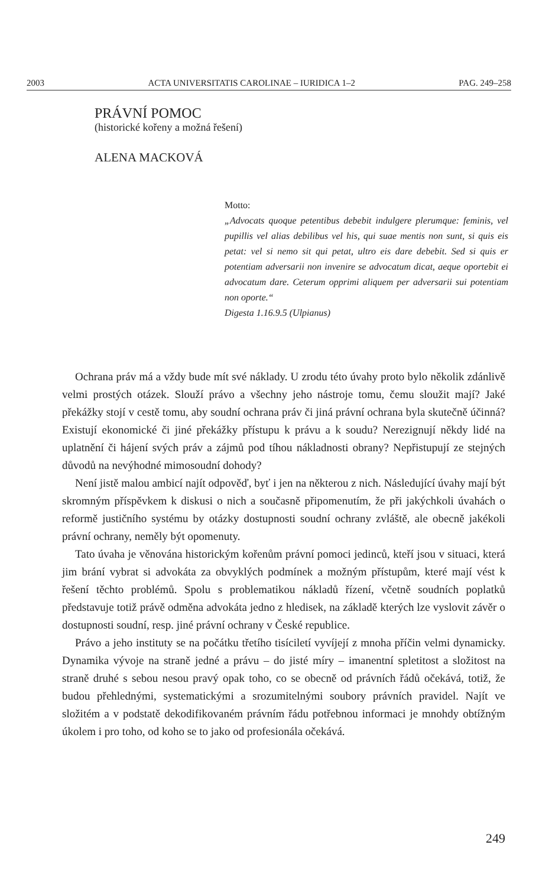2003 ACTA UNIVERSITATIS CAROLINAE – IURIDICA 1–2 PAG. 249–258
PRÁVNÍ POMOC
(historické kořeny a možná řešení)
ALENA MACKOVÁ
Motto:
„Advocats quoque petentibus debebit indulgere plerumque: feminis, vel pupillis vel alias debilibus vel his, qui suae mentis non sunt, si quis eis petat: vel si nemo sit qui petat, ultro eis dare debebit. Sed si quis er potentiam adversarii non invenire se advocatum dicat, aeque oportebit ei advocatum dare. Ceterum opprimi aliquem per adversarii sui potentiam non oporte.“
Digesta 1.16.9.5 (Ulpianus)
Ochrana práv má a vždy bude mít své náklady. U zrodu této úvahy proto bylo několik zdánlivě velmi prostých otázek. Slouží právo a všechny jeho nástroje tomu, čemu sloužit mají? Jaké překážky stojí v cestě tomu, aby soudní ochrana práv či jiná právní ochrana byla skutečně účinná? Existují ekonomické či jiné překážky přístupu k právu a k soudu? Nerezignují někdy lidé na uplatnění či hájení svých práv a zájmů pod tíhou nákladnosti obrany? Nepřistupují ze stejných důvodů na nevýhodné mimosoudní dohody?
Není jistě malou ambicí najít odpověď, byť i jen na některou z nich. Následující úvahy mají být skromným příspěvkem k diskusi o nich a současně připomenutím, že při jakýchkoli úvahách o reformě justičního systému by otázky dostupnosti soudní ochrany zvláště, ale obecně jakékoli právní ochrany, neměly být opomenuty.
Tato úvaha je věnována historickým kořenům právní pomoci jedinců, kteří jsou v situaci, která jim brání vybrat si advokáta za obvyklých podmínek a možným přístupům, které mají vést k řešení těchto problémů. Spolu s problematikou nákladů řízení, včetně soudních poplatků představuje totiž právě odměna advokáta jedno z hledisek, na základě kterých lze vyslovit závěr o dostupnosti soudní, resp. jiné právní ochrany v České republice.
Právo a jeho instituty se na počátku třetího tisíciletí vyvíjejí z mnoha příčin velmi dynamicky. Dynamika vývoje na straně jedné a právu – do jisté míry – imanentní spletitost a složitost na straně druhé s sebou nesou pravý opak toho, co se obecně od právních řádů očekává, totiž, že budou přehlednými, systematickými a srozumitelnými soubory právních pravidel. Najít ve složitém a v podstatě dekodifikovaném právním řádu potřebnou informaci je mnohdy obtížným úkolem i pro toho, od koho se to jako od profesionála očekává.
249